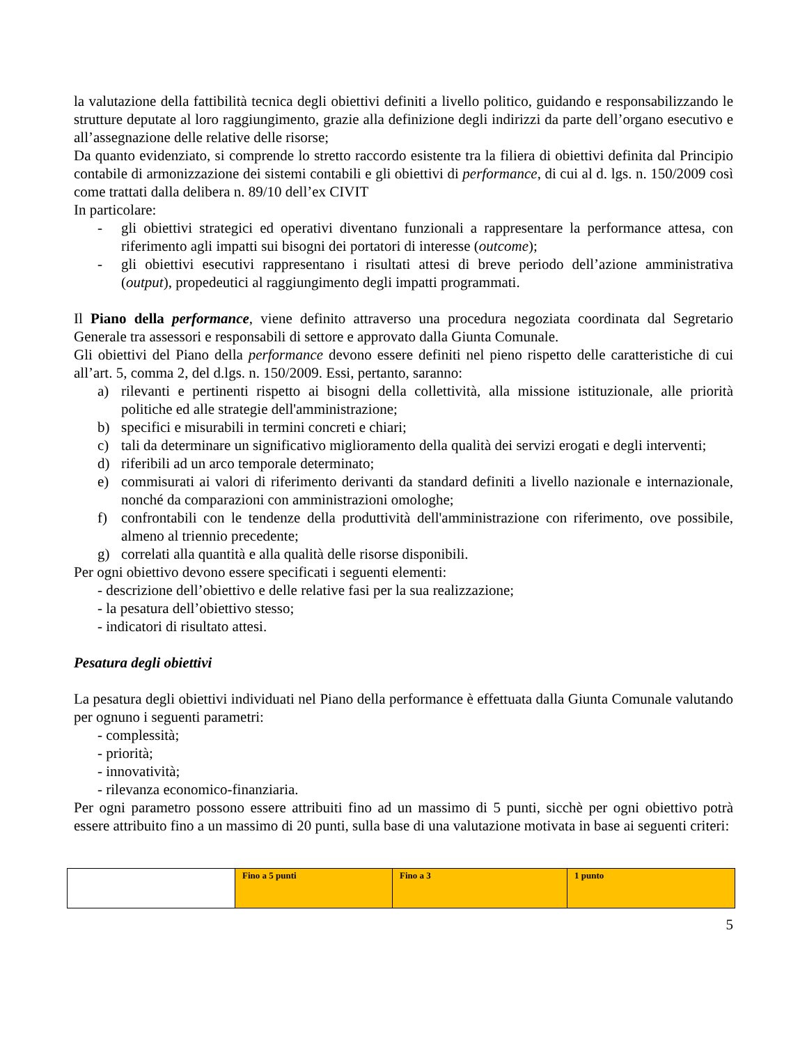la valutazione della fattibilità tecnica degli obiettivi definiti a livello politico, guidando e responsabilizzando le strutture deputate al loro raggiungimento, grazie alla definizione degli indirizzi da parte dell’organo esecutivo e all’assegnazione delle relative delle risorse;
Da quanto evidenziato, si comprende lo stretto raccordo esistente tra la filiera di obiettivi definita dal Principio contabile di armonizzazione dei sistemi contabili e gli obiettivi di performance, di cui al d. lgs. n. 150/2009 così come trattati dalla delibera n. 89/10 dell’ex CIVIT
In particolare:
- gli obiettivi strategici ed operativi diventano funzionali a rappresentare la performance attesa, con riferimento agli impatti sui bisogni dei portatori di interesse (outcome);
- gli obiettivi esecutivi rappresentano i risultati attesi di breve periodo dell’azione amministrativa (output), propedeutici al raggiungimento degli impatti programmati.
Il Piano della performance, viene definito attraverso una procedura negoziata coordinata dal Segretario Generale tra assessori e responsabili di settore e approvato dalla Giunta Comunale.
Gli obiettivi del Piano della performance devono essere definiti nel pieno rispetto delle caratteristiche di cui all’art. 5, comma 2, del d.lgs. n. 150/2009. Essi, pertanto, saranno:
a) rilevanti e pertinenti rispetto ai bisogni della collettività, alla missione istituzionale, alle priorità politiche ed alle strategie dell'amministrazione;
b) specifici e misurabili in termini concreti e chiari;
c) tali da determinare un significativo miglioramento della qualità dei servizi erogati e degli interventi;
d) riferibili ad un arco temporale determinato;
e) commisurati ai valori di riferimento derivanti da standard definiti a livello nazionale e internazionale, nonché da comparazioni con amministrazioni omologhe;
f) confrontabili con le tendenze della produttività dell'amministrazione con riferimento, ove possibile, almeno al triennio precedente;
g) correlati alla quantità e alla qualità delle risorse disponibili.
Per ogni obiettivo devono essere specificati i seguenti elementi:
- descrizione dell’obiettivo e delle relative fasi per la sua realizzazione;
- la pesatura dell’obiettivo stesso;
- indicatori di risultato attesi.
Pesatura degli obiettivi
La pesatura degli obiettivi individuati nel Piano della performance è effettuata dalla Giunta Comunale valutando per ognuno i seguenti parametri:
- complessità;
- priorità;
- innovatività;
- rilevanza economico-finanziaria.
Per ogni parametro possono essere attribuiti fino ad un massimo di 5 punti, sicchè per ogni obiettivo potrà essere attribuito fino a un massimo di 20 punti, sulla base di una valutazione motivata in base ai seguenti criteri:
| | Fino a 5 punti | Fino a 3 | 1 punto |
5